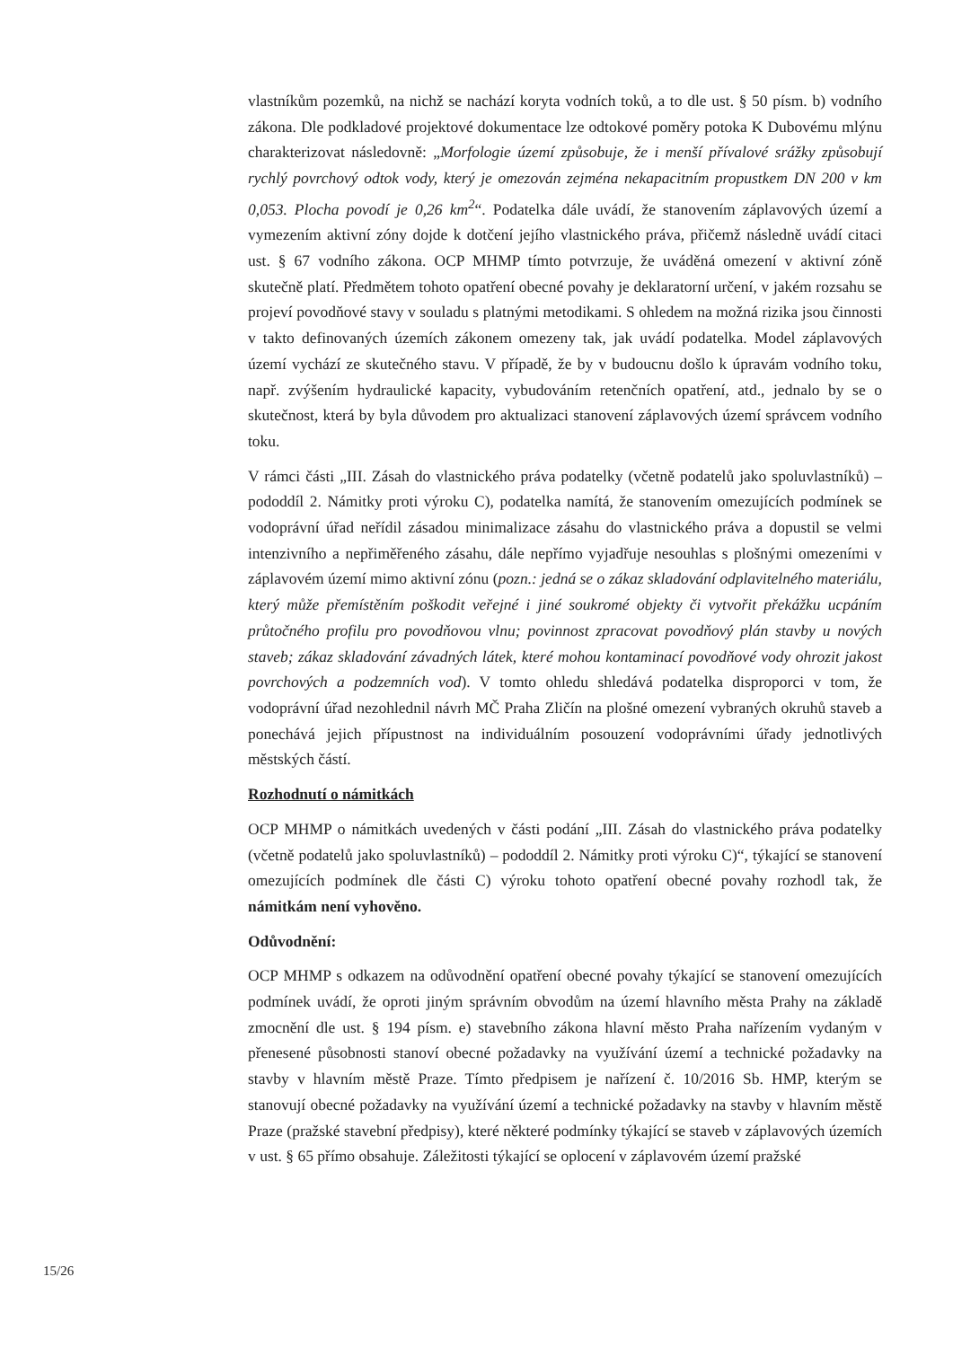vlastníkům pozemků, na nichž se nachází koryta vodních toků, a to dle ust. § 50 písm. b) vodního zákona. Dle podkladové projektové dokumentace lze odtokové poměry potoka K Dubovému mlýnu charakterizovat následovně: „Morfologie území způsobuje, že i menší přívalové srážky způsobují rychlý povrchový odtok vody, který je omezován zejména nekapacitním propustkem DN 200 v km 0,053. Plocha povodí je 0,26 km<sup>2</sup>“. Podatelka dále uvádí, že stanovením záplavových území a vymezením aktivní zóny dojde k dotčení jejího vlastnického práva, přičemž následně uvádí citaci ust. § 67 vodního zákona. OCP MHMP tímto potvrzuje, že uváděná omezení v aktivní zóně skutečně platí. Předmětem tohoto opatření obecné povahy je deklaratorní určení, v jakém rozsahu se projeví povodňové stavy v souladu s platnými metodikami. S ohledem na možná rizika jsou činnosti v takto definovaných územích zákonem omezeny tak, jak uvádí podatelka. Model záplavových území vychází ze skutečného stavu. V případě, že by v budoucnu došlo k úpravám vodního toku, např. zvýšením hydraulické kapacity, vybudováním retenčních opatření, atd., jednalo by se o skutečnost, která by byla důvodem pro aktualizaci stanovení záplavových území správcem vodního toku.
V rámci části „III. Zásah do vlastnického práva podatelky (včetně podatelů jako spoluvlastníků) – pododdíl 2. Námitky proti výroku C), podatelka namítá, že stanovením omezujících podmínek se vodoprávní úřad neřídil zásadou minimalizace zásahu do vlastnického práva a dopustil se velmi intenzivního a nepřiměřeného zásahu, dále nepřímo vyjadřuje nesouhlas s plošnými omezeními v záplavovém území mimo aktivní zónu (pozn.: jedná se o zákaz skladování odplavitelného materiálu, který může přemístěním poškodit veřejné i jiné soukromé objekty či vytvořit překážku ucpáním průtočného profilu pro povodňovou vlnu; povinnost zpracovat povodňový plán stavby u nových staveb; zákaz skladování závadných látek, které mohou kontaminací povodňové vody ohrozit jakost povrchových a podzemních vod). V tomto ohledu shledává podatelka disproporci v tom, že vodoprávní úřad nezohlednil návrh MČ Praha Zličín na plošné omezení vybraných okruhů staveb a ponechává jejich přípustnost na individuálním posouzení vodoprávními úřady jednotlivých městských částí.
Rozhodnutí o námitkách
OCP MHMP o námitkách uvedených v části podání „III. Zásah do vlastnického práva podatelky (včetně podatelů jako spoluvlastníků) – pododdíl 2. Námitky proti výroku C)“, týkající se stanovení omezujících podmínek dle části C) výroku tohoto opatření obecné povahy rozhodl tak, že námitkám není vyhověno.
Odůvodnění:
OCP MHMP s odkazem na odůvodnění opatření obecné povahy týkající se stanovení omezujících podmínek uvádí, že oproti jiným správním obvodům na území hlavního města Prahy na základě zmocnění dle ust. § 194 písm. e) stavebního zákona hlavní město Praha nařízením vydaným v přenesené působnosti stanoví obecné požadavky na využívání území a technické požadavky na stavby v hlavním městě Praze. Tímto předpisem je nařízení č. 10/2016 Sb. HMP, kterým se stanovují obecné požadavky na využívání území a technické požadavky na stavby v hlavním městě Praze (pražské stavební předpisy), které některé podmínky týkající se staveb v záplavových územích v ust. § 65 přímo obsahuje. Záležitosti týkající se oplocení v záplavovém území pražské
15/26